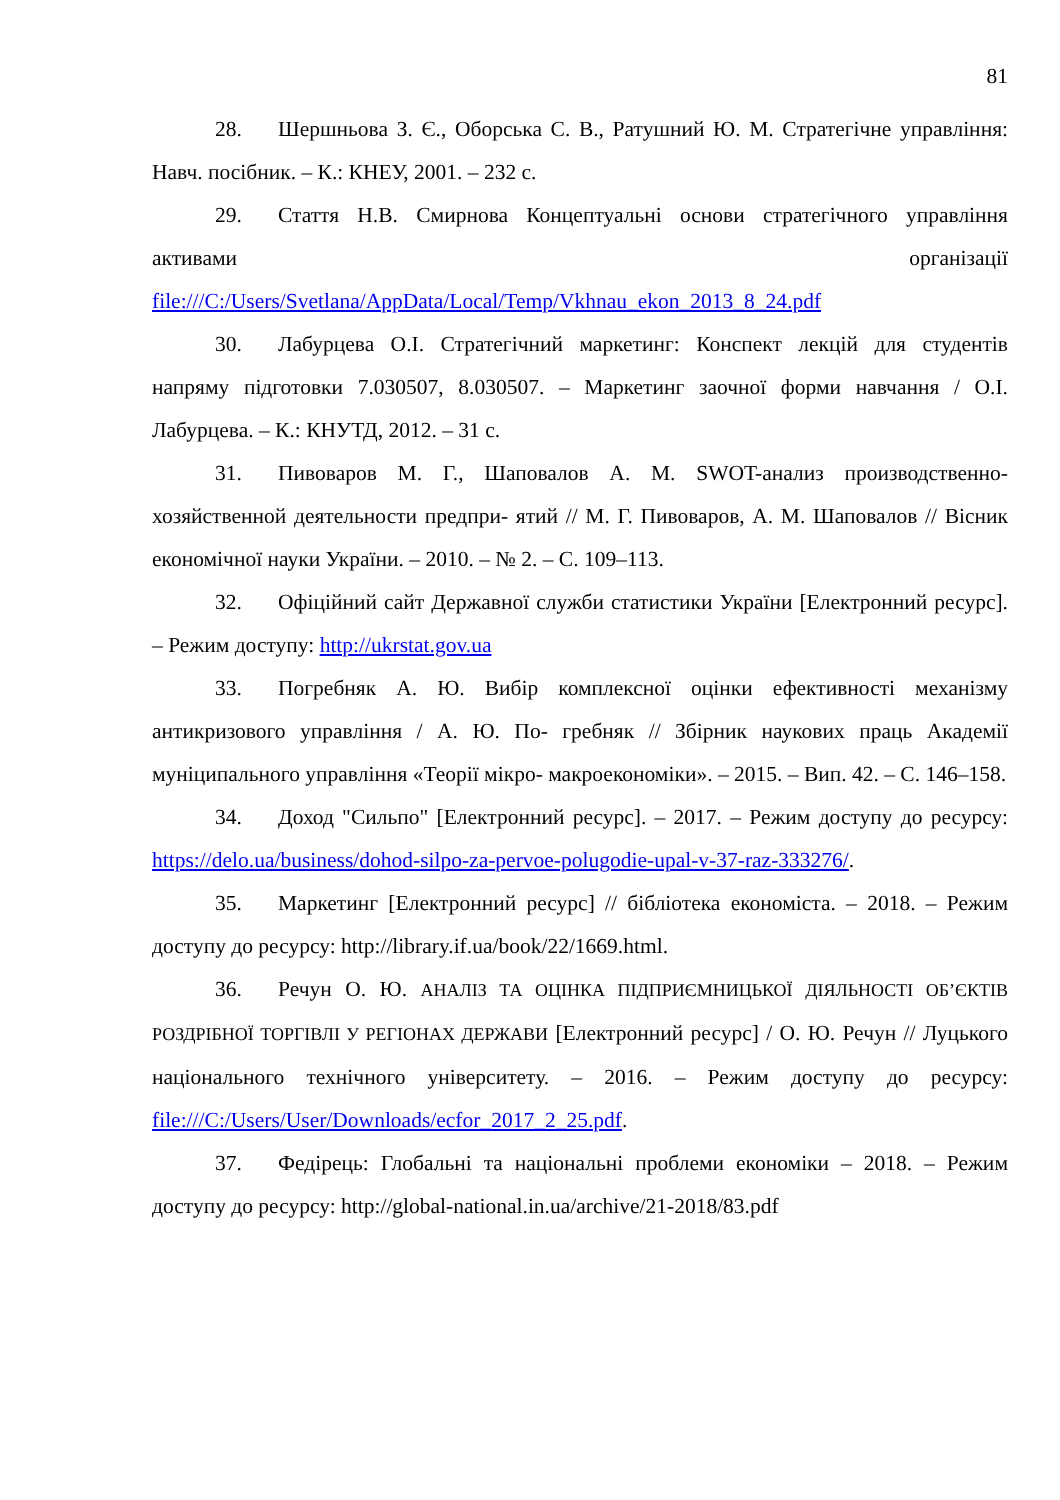81
28. Шершньова З. Є., Оборська С. В., Ратушний Ю. М. Стратегічне управління: Навч. посібник. – К.: КНЕУ, 2001. – 232 с.
29. Стаття Н.В. Смирнова Концептуальні основи стратегічного управління активами організації file:///C:/Users/Svetlana/AppData/Local/Temp/Vkhnau_ekon_2013_8_24.pdf
30. Лабурцева О.І. Стратегічний маркетинг: Конспект лекцій для студентів напряму підготовки 7.030507, 8.030507. – Маркетинг заочної форми навчання / О.І. Лабурцева. – К.: КНУТД, 2012. – 31 с.
31. Пивоваров М. Г., Шаповалов А. М. SWOT-анализ производственно-хозяйственной деятельности предпри- ятий // М. Г. Пивоваров, А. М. Шаповалов // Вісник економічної науки України. – 2010. – № 2. – С. 109–113.
32. Офіційний сайт Державної служби статистики України [Електронний ресурс]. – Режим доступу: http://ukrstat.gov.ua
33. Погребняк А. Ю. Вибір комплексної оцінки ефективності механізму антикризового управління / А. Ю. По- гребняк // Збірник наукових праць Академії муніципального управління «Теорії мікро- макроекономіки». – 2015. – Вип. 42. – С. 146–158.
34. Доход "Сильпо" [Електронний ресурс]. – 2017. – Режим доступу до ресурсу: https://delo.ua/business/dohod-silpo-za-pervoe-polugodie-upal-v-37-raz-333276/.
35. Маркетинг [Електронний ресурс] // бібліотека економіста. – 2018. – Режим доступу до ресурсу: http://library.if.ua/book/22/1669.html.
36. Речун О. Ю. АНАЛІЗ ТА ОЦІНКА ПІДПРИЄМНИЦЬКОЇ ДІЯЛЬНОСТІ ОБ’ЄКТІВ РОЗДРІБНОЇ ТОРГІВЛІ У РЕГІОНАХ ДЕРЖАВИ [Електронний ресурс] / О. Ю. Речун // Луцького національного технічного університету. – 2016. – Режим доступу до ресурсу: file:///C:/Users/User/Downloads/ecfor_2017_2_25.pdf.
37. Федірець: Глобальні та національні проблеми економіки – 2018. – Режим доступу до ресурсу: http://global-national.in.ua/archive/21-2018/83.pdf